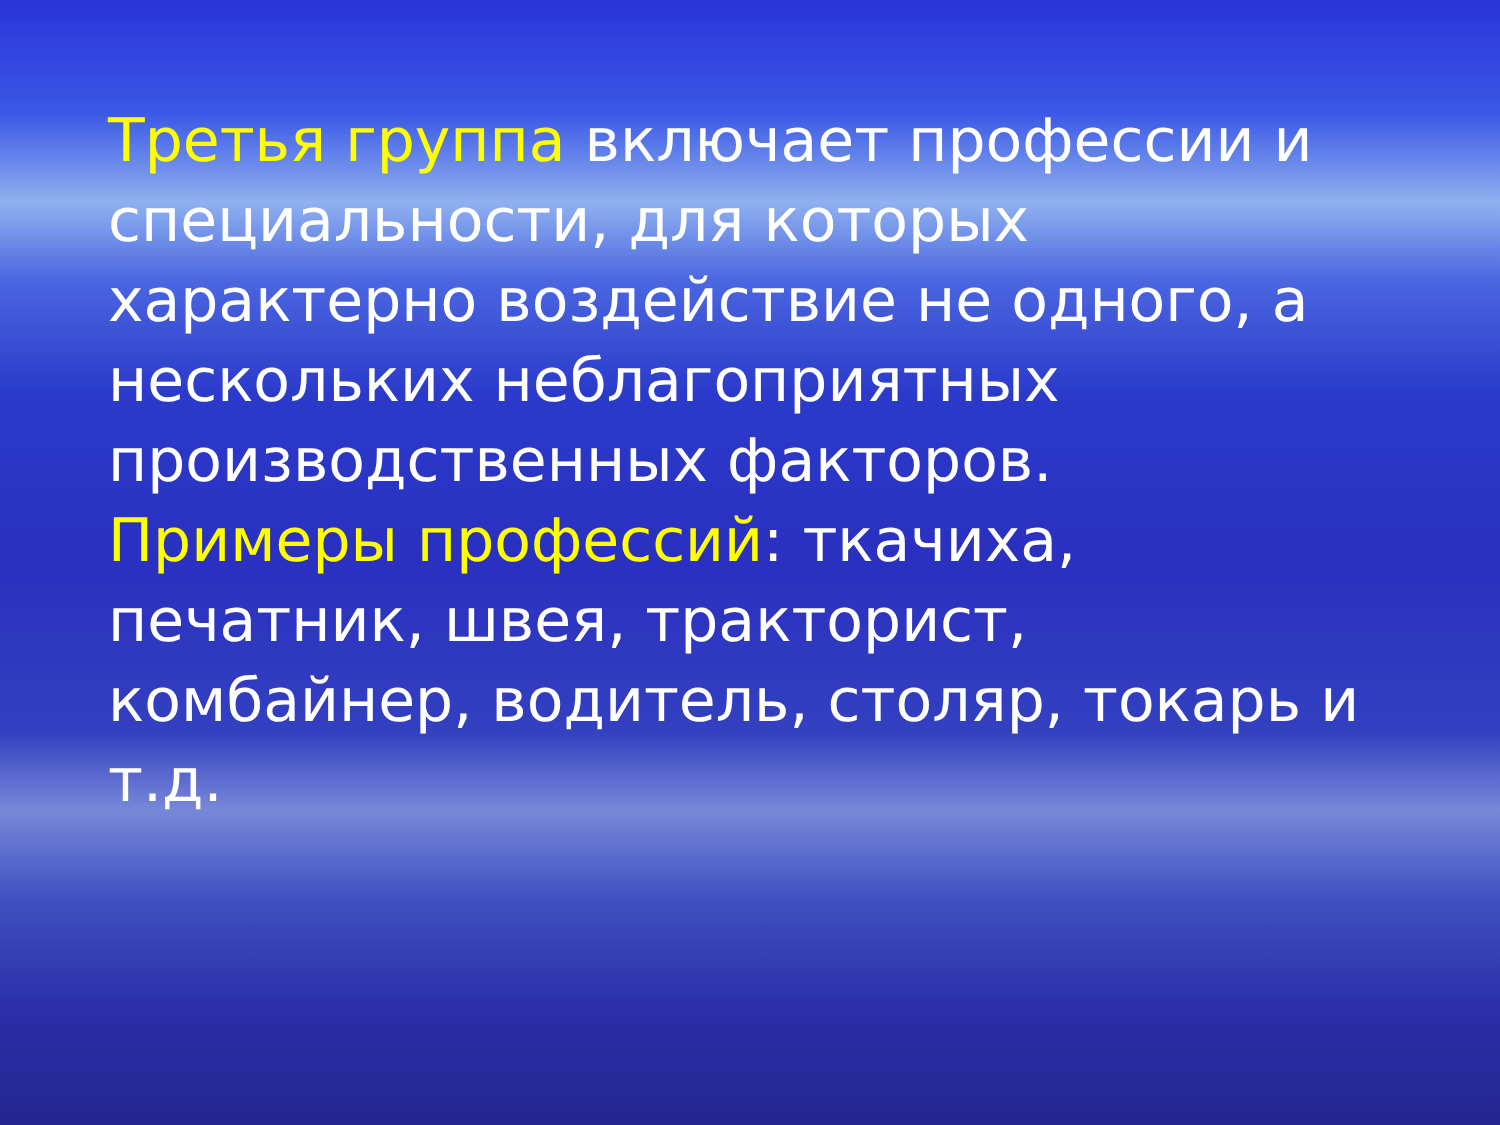Третья группа включает профессии и специальности, для которых характерно воздействие не одного, а нескольких неблагоприятных производственных факторов.
Примеры профессий: ткачиха, печатник, швея, тракторист, комбайнер, водитель, столяр, токарь и т.д.